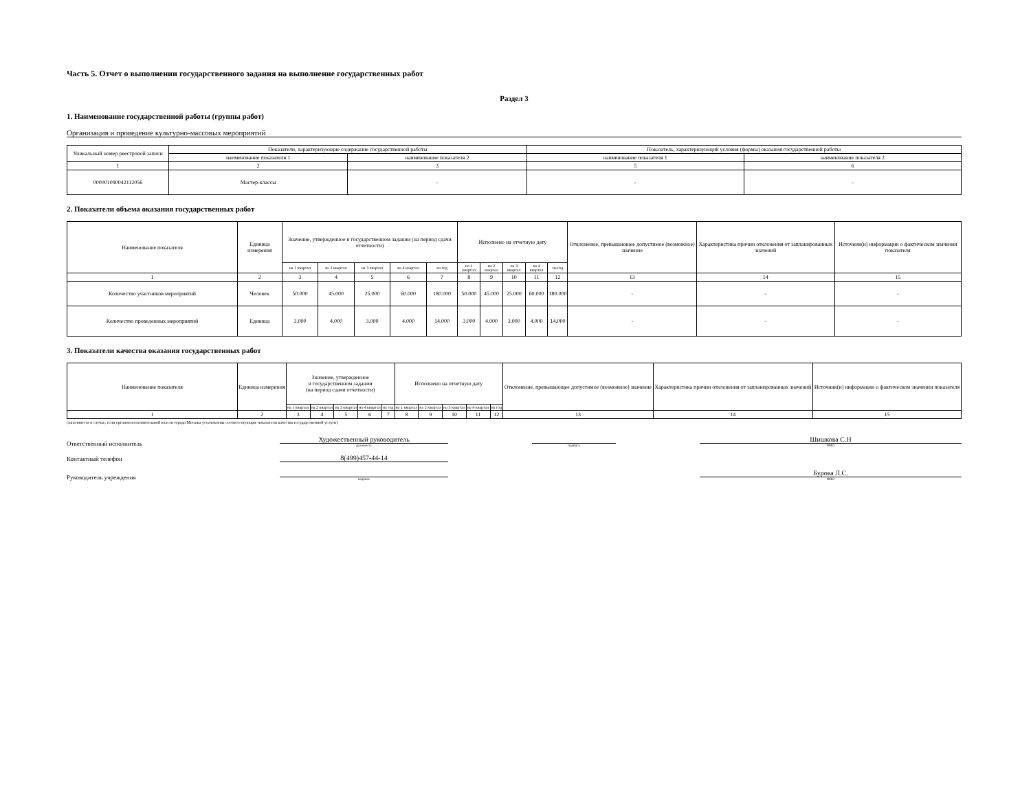Часть 5. Отчет о выполнении государственного задания на выполнение государственных работ
Раздел 3
1. Наименование государственной работы (группы работ)
Организация и проведение культурно-массовых мероприятий
| Уникальный номер реестровой записи | Показатели, характеризующие содержание государственной работы | | Показатель, характеризующий условия (формы) оказания государственной работы | |
| --- | --- | --- | --- | --- |
| | наименование показателя 1 | наименование показателя 2 | наименование показателя 1 | наименование показателя 2 |
| 1 | 2 | 3 | 5 | 6 |
| 000001090042112056 | Мастер-классы | - | - | - |
2. Показатели объема оказания государственных работ
| Наименование показателя | Единица измерения | Значение, утвержденное в государственном задании (на период сдачи отчетности) | | | | | Исполнено на отчетную дату | | | | | Отклонение, превышающее допустимое (возможное) значение | Характеристика причин отклонения от запланированных значений | Источник(и) информации о фактическом значении показателя |
| --- | --- | --- | --- | --- | --- | --- | --- | --- | --- | --- | --- | --- | --- | --- |
| | | на 1 квартал | на 2 квартал | на 3 квартал | на 4 квартал | на год | на 1 квартал | на 2 квартал | на 3 квартал | на 4 квартал | на год | | | |
| 1 | 2 | 3 | 4 | 5 | 6 | 7 | 8 | 9 | 10 | 11 | 12 | 13 | 14 | 15 |
| Количество участников мероприятий | Человек | 50.000 | 45.000 | 25.000 | 60.000 | 180.000 | 50.000 | 45.000 | 25.000 | 60.000 | 180.000 | - | - | - |
| Количество проведенных мероприятий | Единица | 3.000 | 4.000 | 3.000 | 4.000 | 14.000 | 3.000 | 4.000 | 3.000 | 4.000 | 14.000 | - | - | - |
3. Показатели качества оказания государственных работ
| Наименование показателя | Единица измерения | Значение, утвержденное в государственном задании (на период сдачи отчетности) | | | | | Исполнено на отчетную дату | | | | | Отклонение, превышающее допустимое (возможное) значение | Характеристика причин отклонения от запланированных значений | Источник(и) информации о фактическом значении показателя |
| --- | --- | --- | --- | --- | --- | --- | --- | --- | --- | --- | --- | --- | --- | --- |
| | | на 1 квартал | на 2 квартал | на 3 квартал | на 4 квартал | на год | на 1 квартал | на 2 квартал | на 3 квартал | на 4 квартал | на год | | | |
| 1 | 2 | 3 | 4 | 5 | 6 | 7 | 8 | 9 | 10 | 11 | 12 | 13 | 14 | 15 |
(заполняется в случае, если органом исполнительной власти города Москвы установлены соответствующие показатели качества государственной услуги)
Ответственный исполнитель
Художественный руководитель
должность
подпись
Шишкова С.Н
ФИО
Контактный телефон
8(499)457-44-14
Руководитель учреждения
подпись
Бурова Л.С.
ФИО